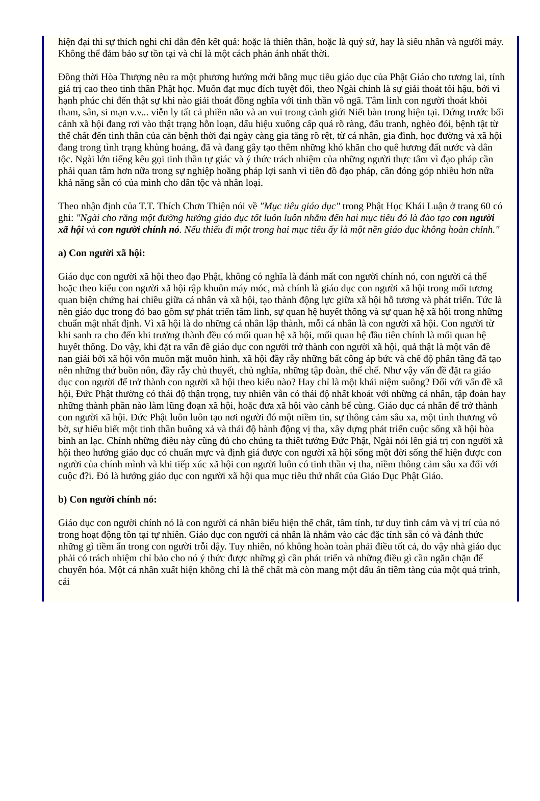hiện đại thì sự thích nghi chỉ dẫn đến kết quả: hoặc là thiên thần, hoặc là quỷ sứ, hay là siêu nhân và người máy. Không thể đảm bảo sự tồn tại và chỉ là một cách phản ánh nhất thời.
Đồng thời Hòa Thượng nêu ra một phương hướng mới bằng mục tiêu giáo dục của Phật Giáo cho tương lai, tính giá trị cao theo tinh thần Phật học. Muốn đạt mục đích tuyệt đối, theo Ngài chính là sự giải thoát tối hậu, bởi vì hạnh phúc chỉ đến thật sự khi nào giải thoát đồng nghĩa với tinh thần vô ngã. Tâm linh con người thoát khỏi tham, sân, si mạn v.v... viễn ly tất cả phiền não và an vui trong cảnh giới Niết bàn trong hiện tại. Đứng trước bối cảnh xã hội đang rơi vào thật trạng hỗn loạn, dấu hiệu xuống cấp quá rõ ràng, đấu tranh, nghèo đói, bệnh tật từ thể chất đến tinh thần của căn bệnh thời đại ngày càng gia tăng rõ rệt, từ cá nhân, gia đình, học đường và xã hội đang trong tình trạng khủng hoảng, đã và đang gây tạo thêm những khó khăn cho quê hương đất nước và dân tộc. Ngài lớn tiếng kêu gọi tinh thần tự giác và ý thức trách nhiệm của những người thực tâm vì đạo pháp cần phải quan tâm hơn nữa trong sự nghiệp hoằng pháp lợi sanh vì tiền đồ đạo pháp, cần đóng góp nhiều hơn nữa khả năng sẵn có của mình cho dân tộc và nhân loại.
Theo nhận định của T.T. Thích Chơn Thiện nói về "Mục tiêu giáo dục" trong Phật Học Khái Luận ở trang 60 có ghi: "Ngài cho rằng một đường hướng giáo dục tốt luôn luôn nhắm đến hai mục tiêu đó là đào tạo con người xã hội và con người chính nó. Nếu thiếu đi một trong hai mục tiêu ấy là một nền giáo dục không hoàn chỉnh."
a) Con người xã hội:
Giáo dục con người xã hội theo đạo Phật, không có nghĩa là đánh mất con người chính nó, con người cá thể hoặc theo kiểu con người xã hội rập khuôn máy móc, mà chính là giáo dục con người xã hội trong mối tương quan biện chứng hai chiều giữa cá nhân và xã hội, tạo thành động lực giữa xã hội hỗ tương và phát triển. Tức là nền giáo dục trong đó bao gồm sự phát triển tâm linh, sự quan hệ huyết thống và sự quan hệ xã hội trong những chuẩn mật nhất định. Vì xã hội là do những cá nhân lập thành, mỗi cá nhân là con người xã hội. Con người từ khi sanh ra cho đến khi trưởng thành đều có mối quan hệ xã hội, mối quan hệ đầu tiên chính là mối quan hệ huyết thống. Do vậy, khi đặt ra vấn đề giáo dục con người trở thành con người xã hội, quả thật là một vấn đề nan giải bởi xã hội vốn muôn mặt muôn hình, xã hội đầy rẫy những bất công áp bức và chế độ phân tầng đã tạo nên những thứ buồn nôn, đầy rẫy chủ thuyết, chủ nghĩa, những tập đoàn, thể chế. Như vậy vấn đề đặt ra giáo dục con người để trở thành con người xã hội theo kiểu nào? Hay chỉ là một khái niệm suông? Đối với vấn đề xã hội, Đức Phật thường có thái độ thận trọng, tuy nhiên vẫn có thái độ nhất khoát với những cá nhân, tập đoàn hay những thành phần nào làm lũng đoạn xã hội, hoặc đưa xã hội vào cảnh bế cùng. Giáo dục cá nhân để trở thành con người xã hội. Đức Phật luôn luôn tạo nơi người đó một niềm tin, sự thông cảm sâu xa, một tình thương vô bờ, sự hiểu biết một tinh thần buông xả và thái độ hành động vị tha, xây dựng phát triển cuộc sống xã hội hòa bình an lạc. Chính những điều này cũng đủ cho chúng ta thiết tưởng Đức Phật, Ngài nói lên giá trị con người xã hội theo hướng giáo dục có chuẩn mực và định giá được con người xã hội sống một đời sống thể hiện được con người của chính mình và khi tiếp xúc xã hội con người luôn có tinh thần vị tha, niềm thông cảm sâu xa đối với cuộc đ?i. Đó là hướng giáo dục con người xã hội qua mục tiêu thứ nhất của Giáo Dục Phật Giáo.
b) Con người chính nó:
Giáo dục con người chính nó là con người cá nhân biểu hiện thể chất, tâm tính, tư duy tình cảm và vị trí của nó trong hoạt động tồn tại tự nhiên. Giáo dục con người cá nhân là nhắm vào các đặc tính sẵn có và đánh thức những gì tiềm ẩn trong con người trỗi dậy. Tuy nhiên, nó không hoàn toàn phải điều tốt cả, do vậy nhà giáo dục phải có trách nhiệm chỉ bảo cho nó ý thức được những gì cần phát triển và những điều gì cần ngăn chặn để chuyển hóa. Một cá nhân xuất hiện không chỉ là thể chất mà còn mang một dấu ấn tiềm tàng của một quá trình, cái